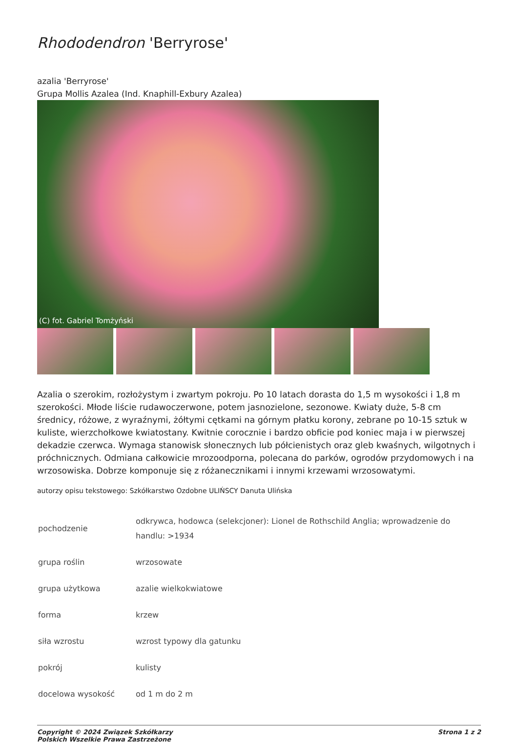Rhododendron 'Berryrose'
azalia 'Berryrose'
Grupa Mollis Azalea (Ind. Knaphill-Exbury Azalea)
(C) fot. Gabriel Tomżyński
Azalia o szerokim, rozłożystym i zwartym pokroju. Po 10 latach dorasta do 1,5 m wysokości i 1,8 m szerokości. Młode liście rudawoczerwone, potem jasnozielone, sezonowe. Kwiaty duże, 5-8 cm średnicy, różowe, z wyraźnymi, żółtymi cętkami na górnym płatku korony, zebrane po 10-15 sztuk w kuliste, wierzchołkowe kwiatostany. Kwitnie corocznie i bardzo obficie pod koniec maja i w pierwszej dekadzie czerwca. Wymaga stanowisk słonecznych lub półcienistych oraz gleb kwaśnych, wilgotnych i próchnicznych. Odmiana całkowicie mrozoodporna, polecana do parków, ogrodów przydomowych i na wrzosowiska. Dobrze komponuje się z różanecznikami i innymi krzewami wrzosowatymi.
autorzy opisu tekstowego: Szkółkarstwo Ozdobne ULIŃSCY Danuta Ulińska
| pochodzenie | odkrywca, hodowca (selekcjoner): Lionel de Rothschild Anglia; wprowadzenie do handlu: >1934 |
| grupa roślin | wrzosowate |
| grupa użytkowa | azalie wielkokwiatowe |
| forma | krzew |
| siła wzrostu | wzrost typowy dla gatunku |
| pokrój | kulisty |
| docelowa wysokość | od 1 m do 2 m |
Copyright © 2024 Związek Szkółkarzy
Polskich Wszelkie Prawa Zastrzeżone Strona 1 z 2